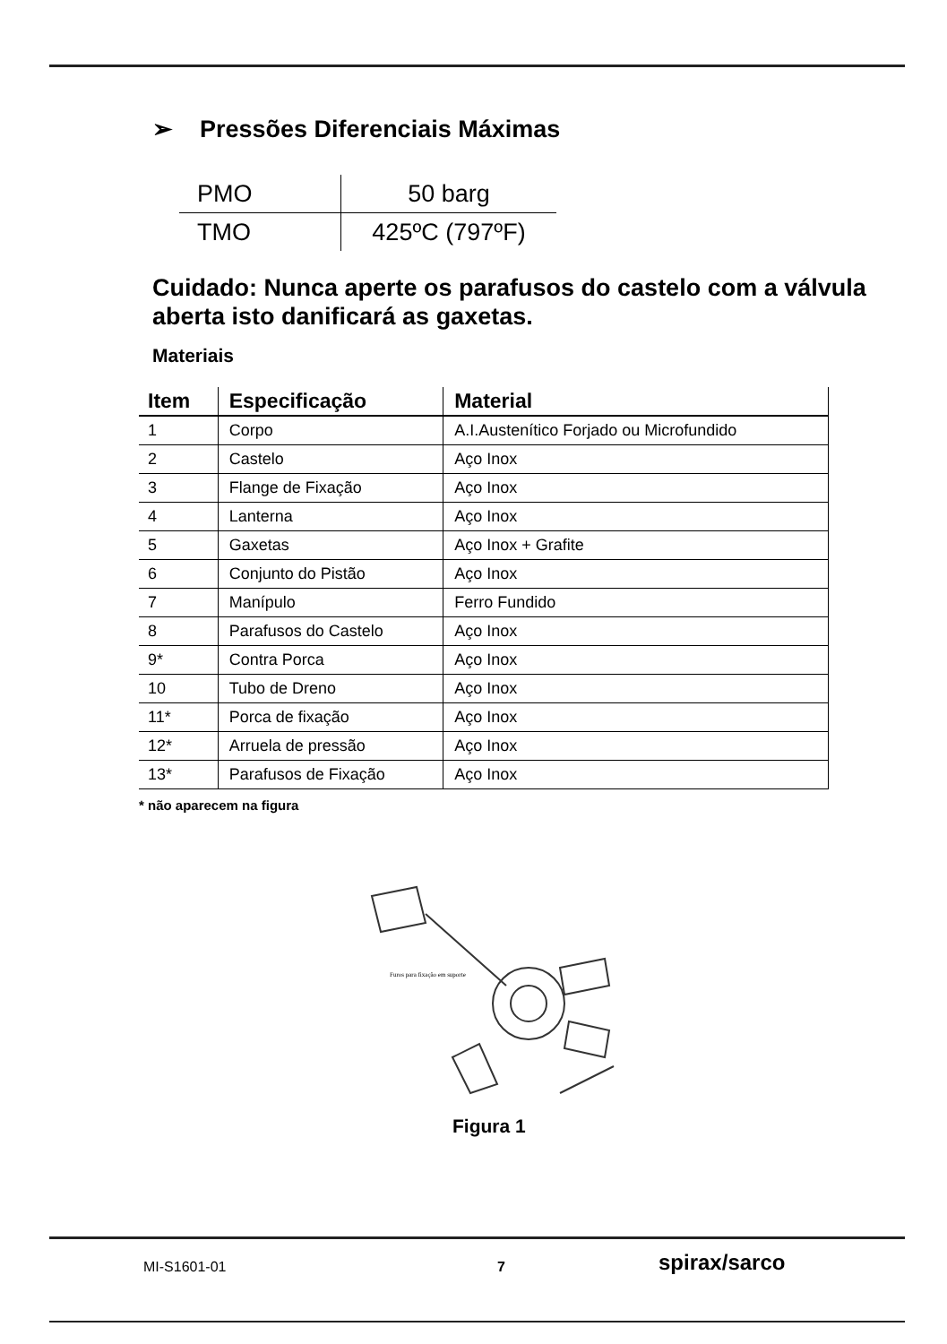➢ Pressões Diferenciais Máximas
| PMO | 50 barg |
| TMO | 425ºC (797ºF) |
Cuidado: Nunca aperte os parafusos do castelo com a válvula aberta isto danificará as gaxetas.
Materiais
| Item | Especificação | Material |
| --- | --- | --- |
| 1 | Corpo | A.I.Austenítico Forjado ou Microfundido |
| 2 | Castelo | Aço Inox |
| 3 | Flange de Fixação | Aço Inox |
| 4 | Lanterna | Aço Inox |
| 5 | Gaxetas | Aço Inox + Grafite |
| 6 | Conjunto do Pistão | Aço Inox |
| 7 | Manípulo | Ferro Fundido |
| 8 | Parafusos do Castelo | Aço Inox |
| 9* | Contra Porca | Aço Inox |
| 10 | Tubo de Dreno | Aço Inox |
| 11* | Porca de fixação | Aço Inox |
| 12* | Arruela de pressão | Aço Inox |
| 13* | Parafusos de Fixação | Aço Inox |
* não aparecem na figura
Furos para fixação em suporte
Figura 1
MI-S1601-01 7 spirax/sarco